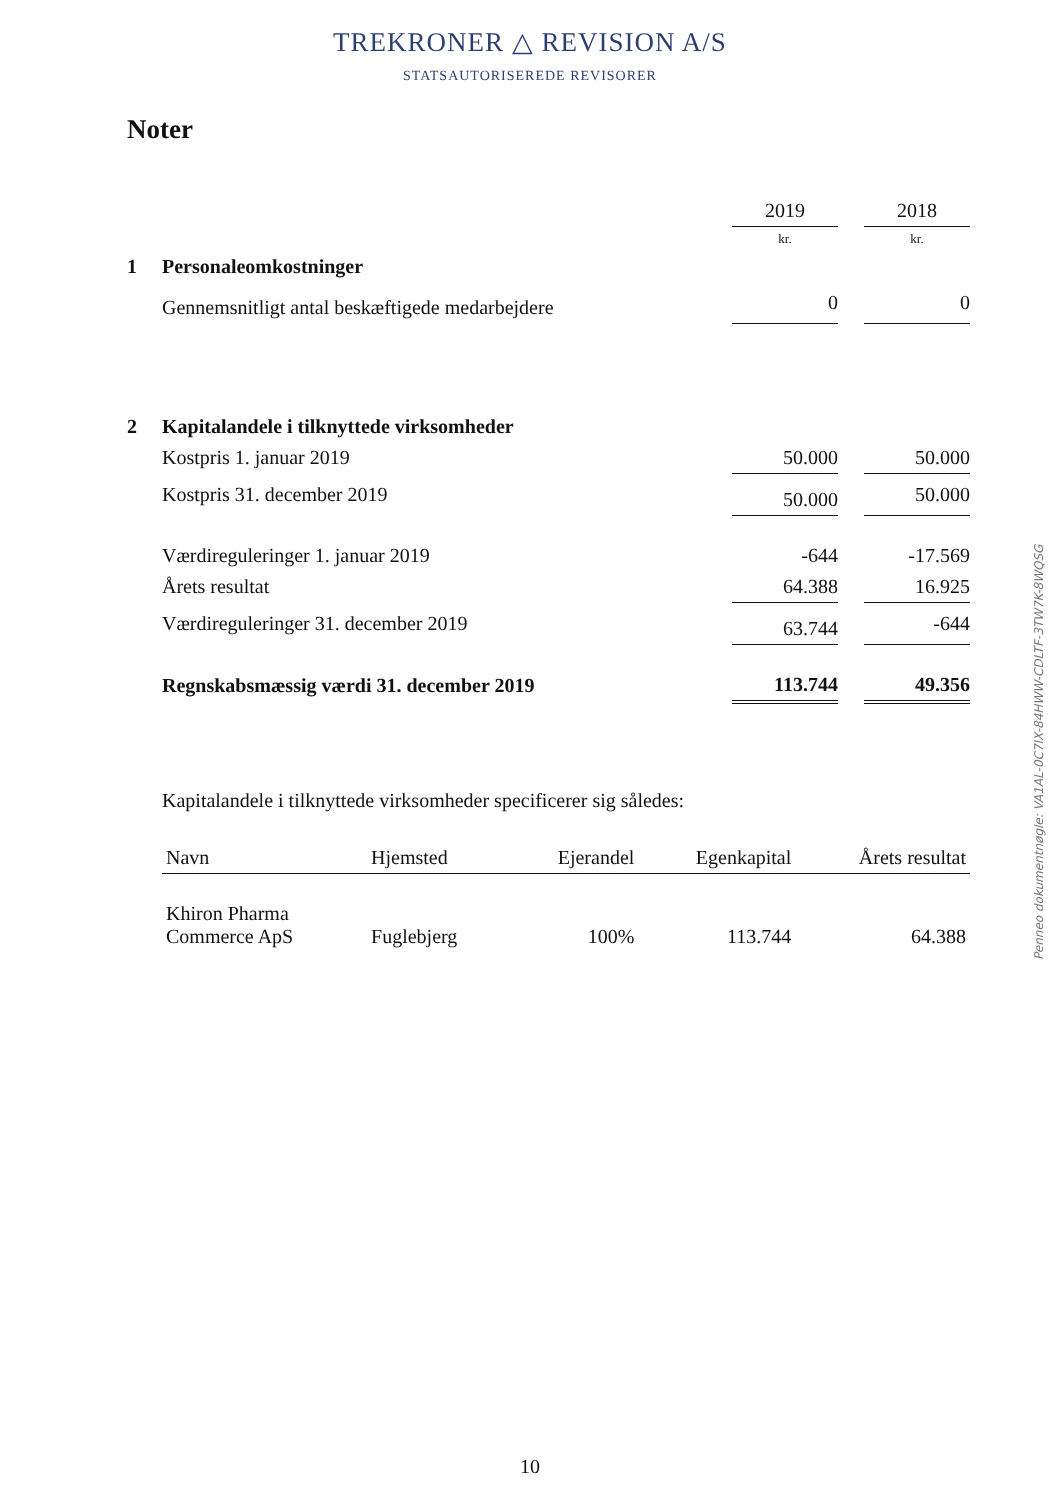TREKRONER △ REVISION A/S
STATSAUTORISEREDE REVISORER
Noter
| | | 2019 | | 2018 |
| | | kr. | | kr. |
| 1 | Personaleomkostninger | | | |
| | Gennemsnitligt antal beskæftigede medarbejdere | 0 | | 0 |
| 2 | Kapitalandele i tilknyttede virksomheder | | | |
| | Kostpris 1. januar 2019 | 50.000 | | 50.000 |
| | Kostpris 31. december 2019 | 50.000 | | 50.000 |
| | Værdireguleringer 1. januar 2019 | -644 | | -17.569 |
| | Årets resultat | 64.388 | | 16.925 |
| | Værdireguleringer 31. december 2019 | 63.744 | | -644 |
| | Regnskabsmæssig værdi 31. december 2019 | 113.744 | | 49.356 |
Kapitalandele i tilknyttede virksomheder specificerer sig således:
| Navn | Hjemsted | Ejerandel | Egenkapital | Årets resultat |
| --- | --- | --- | --- | --- |
| Khiron Pharma Commerce ApS | Fuglebjerg | 100% | 113.744 | 64.388 |
Penneo dokumentnøgle: VA1AL-0C7IX-84HWW-CDLTF-3TW7K-8WQSG
10